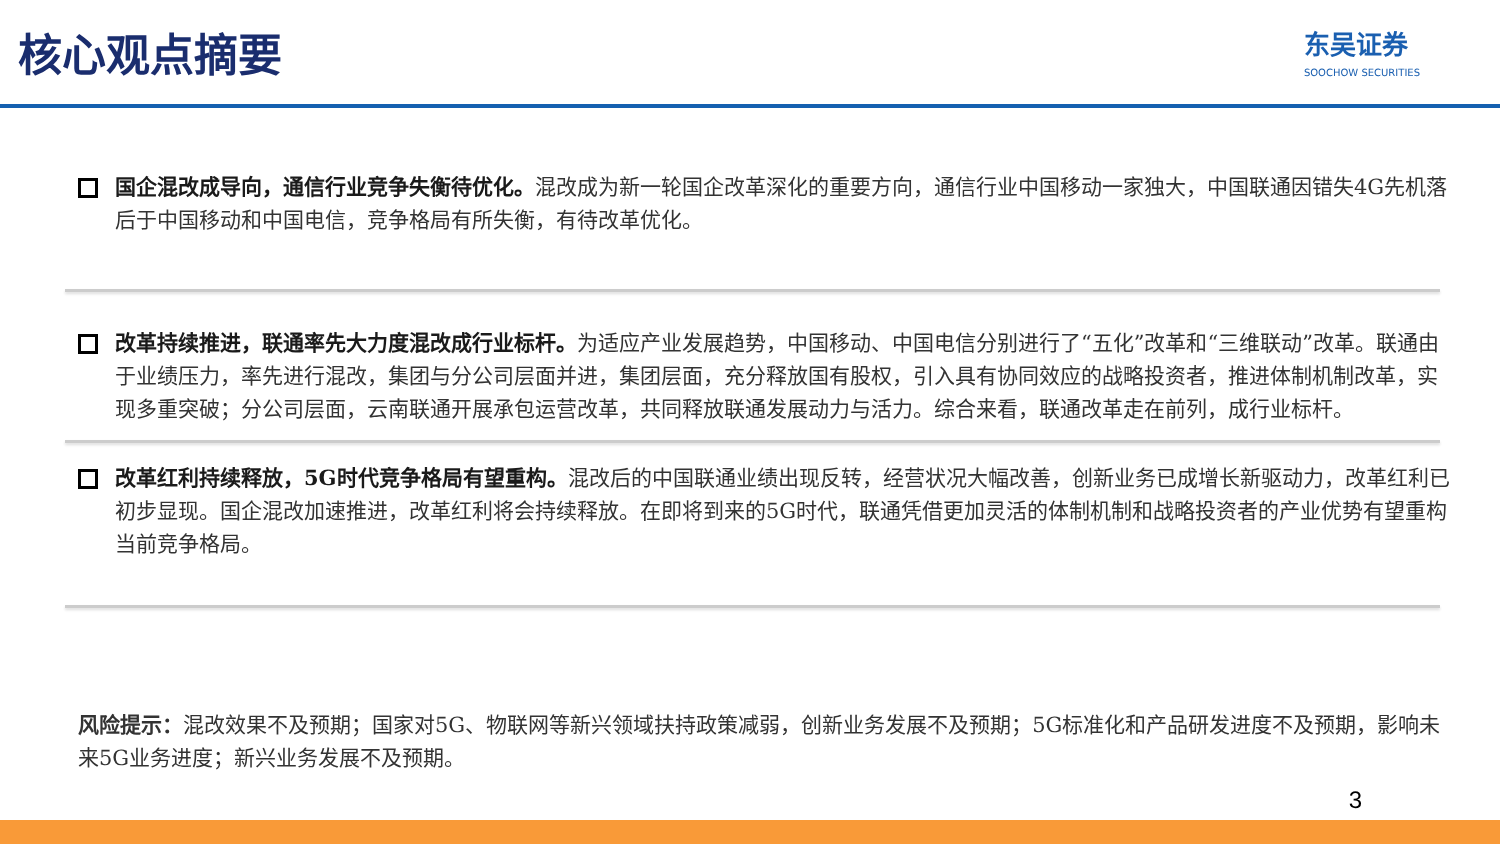核心观点摘要
东吴证券
SOOCHOW SECURITIES
国企混改成导向，通信行业竞争失衡待优化。混改成为新一轮国企改革深化的重要方向，通信行业中国移动一家独大，中国联通因错失4G先机落后于中国移动和中国电信，竞争格局有所失衡，有待改革优化。
改革持续推进，联通率先大力度混改成行业标杆。为适应产业发展趋势，中国移动、中国电信分别进行了“五化”改革和“三维联动”改革。联通由于业绩压力，率先进行混改，集团与分公司层面并进，集团层面，充分释放国有股权，引入具有协同效应的战略投资者，推进体制机制改革，实现多重突破；分公司层面，云南联通开展承包运营改革，共同释放联通发展动力与活力。综合来看，联通改革走在前列，成行业标杆。
改革红利持续释放，5G时代竞争格局有望重构。混改后的中国联通业绩出现反转，经营状况大幅改善，创新业务已成增长新驱动力，改革红利已初步显现。国企混改加速推进，改革红利将会持续释放。在即将到来的5G时代，联通凭借更加灵活的体制机制和战略投资者的产业优势有望重构当前竞争格局。
风险提示：混改效果不及预期；国家对5G、物联网等新兴领域扶持政策减弱，创新业务发展不及预期；5G标准化和产品研发进度不及预期，影响未来5G业务进度；新兴业务发展不及预期。
3